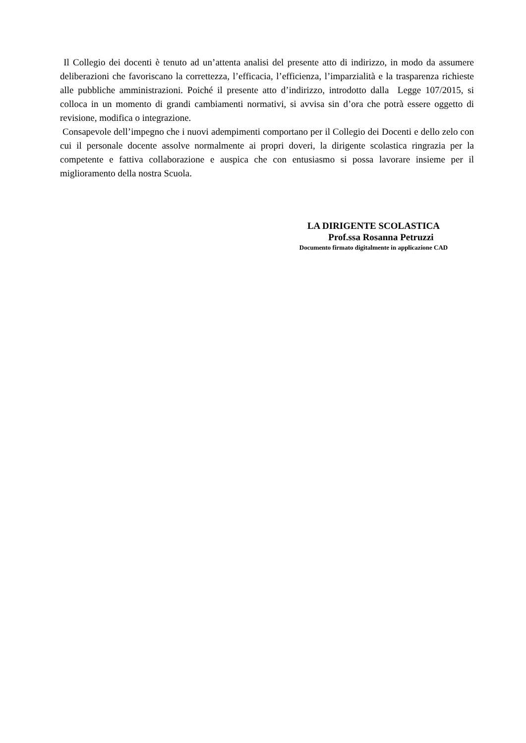Il Collegio dei docenti è tenuto ad un’attenta analisi del presente atto di indirizzo, in modo da assumere deliberazioni che favoriscano la correttezza, l’efficacia, l’efficienza, l’imparzialità e la trasparenza richieste alle pubbliche amministrazioni. Poiché il presente atto d’indirizzo, introdotto dalla Legge 107/2015, si colloca in un momento di grandi cambiamenti normativi, si avvisa sin d’ora che potrà essere oggetto di revisione, modifica o integrazione.
Consapevole dell’impegno che i nuovi adempimenti comportano per il Collegio dei Docenti e dello zelo con cui il personale docente assolve normalmente ai propri doveri, la dirigente scolastica ringrazia per la competente e fattiva collaborazione e auspica che con entusiasmo si possa lavorare insieme per il miglioramento della nostra Scuola.
LA DIRIGENTE SCOLASTICA
Prof.ssa Rosanna Petruzzi
Documento firmato digitalmente in applicazione CAD